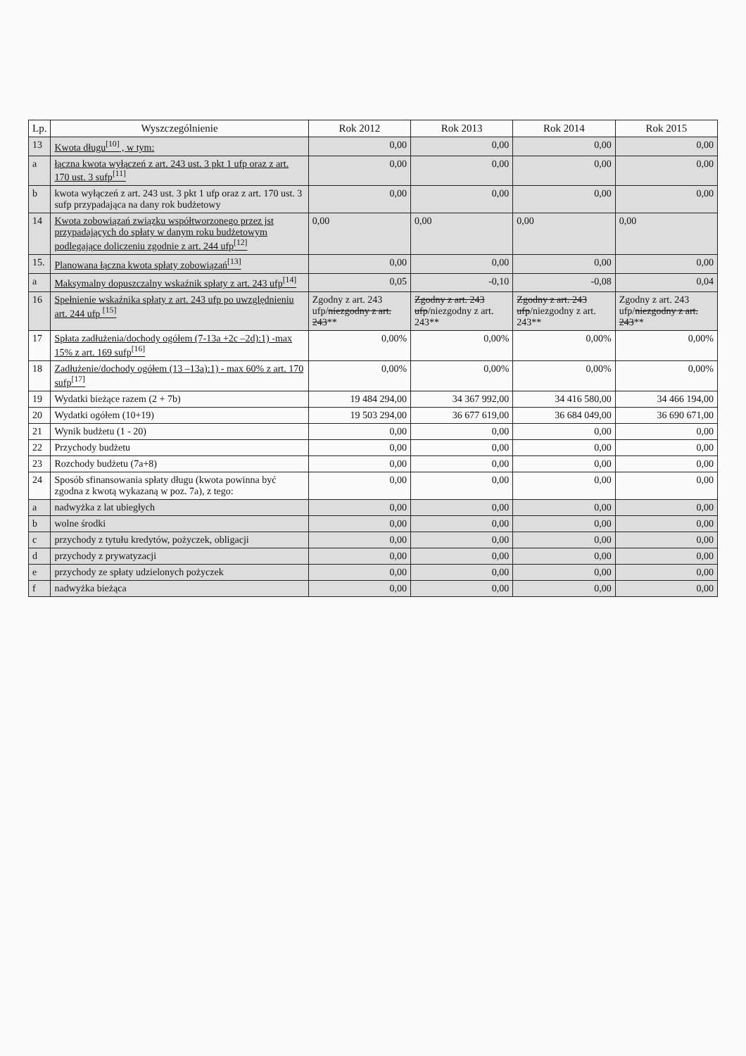| Lp. | Wyszczególnienie | Rok 2012 | Rok 2013 | Rok 2014 | Rok 2015 |
| --- | --- | --- | --- | --- | --- |
| 13 | Kwota długu<sup>[10]</sup> , w tym: | 0,00 | 0,00 | 0,00 | 0,00 |
| a | łączna kwota wyłączeń z art. 243 ust. 3 pkt 1 ufp oraz z art. 170 ust. 3 sufp<sup>[11]</sup> | 0,00 | 0,00 | 0,00 | 0,00 |
| b | kwota wyłączeń z art. 243 ust. 3 pkt 1 ufp oraz z art. 170 ust. 3 sufp przypadająca na dany rok budżetowy | 0,00 | 0,00 | 0,00 | 0,00 |
| 14 | Kwota zobowiązań związku współtworzonego przez jst przypadających do spłaty w danym roku budżetowym podlegające doliczeniu zgodnie z art. 244 ufp<sup>[12]</sup> | 0,00 | 0,00 | 0,00 | 0,00 |
| 15. | Planowana łączna kwota spłaty zobowiązań<sup>[13]</sup> | 0,00 | 0,00 | 0,00 | 0,00 |
| a | Maksymalny dopuszczalny wskaźnik spłaty z art. 243 ufp<sup>[14]</sup> | 0,05 | -0,10 | -0,08 | 0,04 |
| 16 | Spełnienie wskaźnika spłaty z art. 243 ufp po uwzględnieniu art. 244 ufp <sup>[15]</sup> | Zgodny z art. 243 ufp/ niezgodny z art. 243 ** | Zgodny z art. 243 ufp /niezgodny z art. 243** | Zgodny z art. 243 ufp /niezgodny z art. 243** | Zgodny z art. 243 ufp/ niezgodny z art. 243 ** |
| 17 | Spłata zadłużenia/dochody ogółem (7-13a +2c –2d):1) -max 15% z art. 169 sufp<sup>[16]</sup> | 0,00% | 0,00% | 0,00% | 0,00% |
| 18 | Zadłużenie/dochody ogółem (13 –13a):1) - max 60% z art. 170 sufp<sup>[17]</sup> | 0,00% | 0,00% | 0,00% | 0,00% |
| 19 | Wydatki bieżące razem (2 + 7b) | 19 484 294,00 | 34 367 992,00 | 34 416 580,00 | 34 466 194,00 |
| 20 | Wydatki ogółem (10+19) | 19 503 294,00 | 36 677 619,00 | 36 684 049,00 | 36 690 671,00 |
| 21 | Wynik budżetu (1 - 20) | 0,00 | 0,00 | 0,00 | 0,00 |
| 22 | Przychody budżetu | 0,00 | 0,00 | 0,00 | 0,00 |
| 23 | Rozchody budżetu (7a+8) | 0,00 | 0,00 | 0,00 | 0,00 |
| 24 | Sposób sfinansowania spłaty długu (kwota powinna być zgodna z kwotą wykazaną w poz. 7a), z tego: | 0,00 | 0,00 | 0,00 | 0,00 |
| a | nadwyżka z lat ubiegłych | 0,00 | 0,00 | 0,00 | 0,00 |
| b | wolne środki | 0,00 | 0,00 | 0,00 | 0,00 |
| c | przychody z tytułu kredytów, pożyczek, obligacji | 0,00 | 0,00 | 0,00 | 0,00 |
| d | przychody z prywatyzacji | 0,00 | 0,00 | 0,00 | 0,00 |
| e | przychody ze spłaty udzielonych pożyczek | 0,00 | 0,00 | 0,00 | 0,00 |
| f | nadwyżka bieżąca | 0,00 | 0,00 | 0,00 | 0,00 |